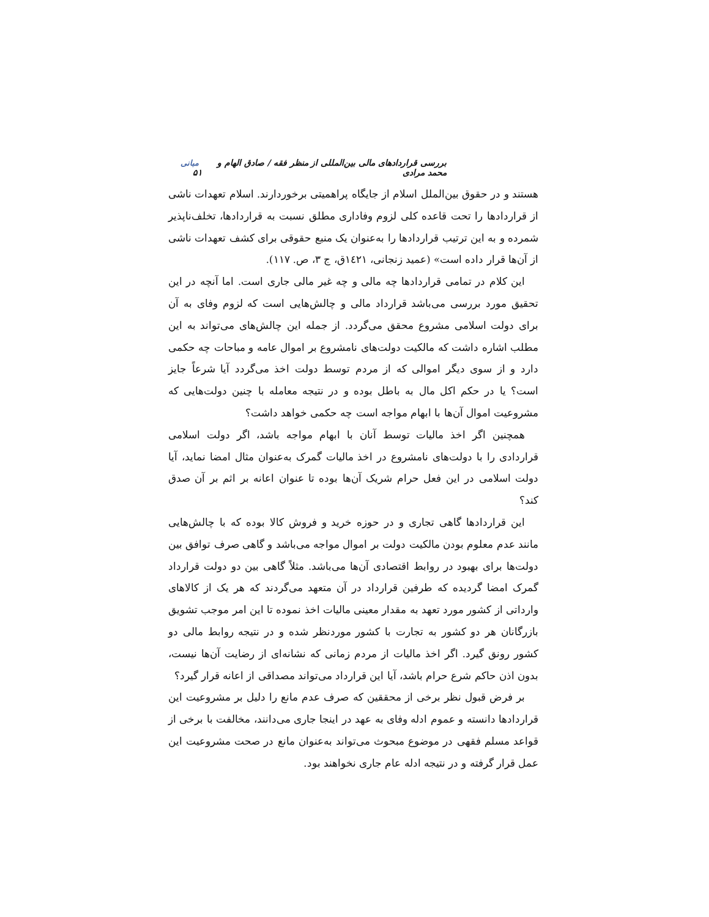بررسی قراردادهای مالی بین‌المللی از منظر فقه / صادق الهام و محمد مرادی مبانی ۵۱
هستند و در حقوق بین‌الملل اسلام از جایگاه پراهمیتی برخوردارند. اسلام تعهدات ناشی از قراردادها را تحت قاعده کلی لزوم وفاداری مطلق نسبت به قراردادها، تخلف‌ناپذیر شمرده و به این ترتیب قراردادها را به‌عنوان یک منبع حقوقی برای کشف تعهدات ناشی از آن‌ها قرار داده است» (عمید زنجانی، ١٤٢١ق، ج ٣، ص. ١١٧).
این کلام در تمامی قراردادها چه مالی و چه غیر مالی جاری است. اما آنچه در این تحقیق مورد بررسی می‌باشد قرارداد مالی و چالش‌هایی است که لزوم وفای به آن برای دولت اسلامی مشروع محقق می‌گردد. از جمله این چالش‌های می‌تواند به این مطلب اشاره داشت که مالکیت دولت‌های نامشروع بر اموال عامه و مباحات چه حکمی دارد و از سوی دیگر اموالی که از مردم توسط دولت اخذ می‌گردد آیا شرعاً جایز است؟ یا در حکم اکل مال به باطل بوده و در نتیجه معامله با چنین دولت‌هایی که مشروعیت اموال آن‌ها با ابهام مواجه است چه حکمی خواهد داشت؟
همچنین اگر اخذ مالیات توسط آنان با ابهام مواجه باشد، اگر دولت اسلامی قراردادی را با دولت‌های نامشروع در اخذ مالیات گمرک به‌عنوان مثال امضا نماید، آیا دولت اسلامی در این فعل حرام شریک آن‌ها بوده تا عنوان اعانه بر اثم بر آن صدق کند؟
این قراردادها گاهی تجاری و در حوزه خرید و فروش کالا بوده که با چالش‌هایی مانند عدم معلوم بودن مالکیت دولت بر اموال مواجه می‌باشد و گاهی صرف توافق بین دولت‌ها برای بهبود در روابط اقتصادی آن‌ها می‌باشد. مثلاً گاهی بین دو دولت قرارداد گمرک امضا گردیده که طرفین قرارداد در آن متعهد می‌گردند که هر یک از کالاهای وارداتی از کشور مورد تعهد به مقدار معینی مالیات اخذ نموده تا این امر موجب تشویق بازرگانان هر دو کشور به تجارت با کشور موردنظر شده و در نتیجه روابط مالی دو کشور رونق گیرد. اگر اخذ مالیات از مردم زمانی که نشانه‌ای از رضایت آن‌ها نیست، بدون اذن حاکم شرع حرام باشد، آیا این قرارداد می‌تواند مصداقی از اعانه قرار گیرد؟
بر فرض قبول نظر برخی از محققین که صرف عدم مانع را دلیل بر مشروعیت این قراردادها دانسته و عموم ادله وفای به عهد در اینجا جاری می‌دانند، مخالفت با برخی از قواعد مسلم فقهی در موضوع مبحوث می‌تواند به‌عنوان مانع در صحت مشروعیت این عمل قرار گرفته و در نتیجه ادله عام جاری نخواهند بود.